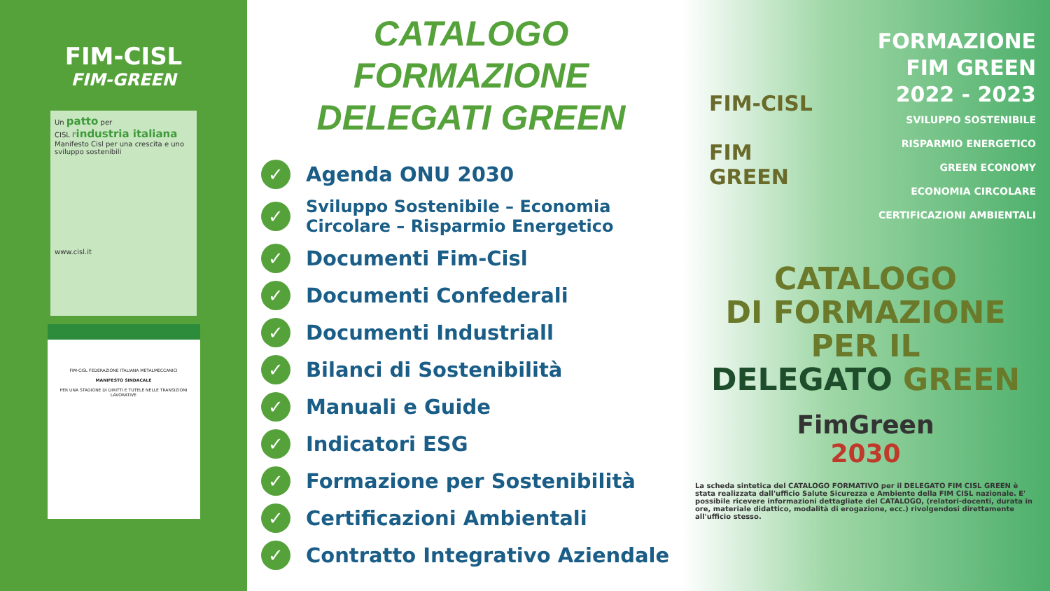FIM-CISL
FIM-GREEN
Un patto per
CISL l'industria italiana
Manifesto Cisl per una crescita e uno sviluppo sostenibili
www.cisl.it
FIM-CISL FEDERAZIONE ITALIANA METALMECCANICI
MANIFESTO SINDACALE
PER UNA STAGIONE DI DIRITTI E TUTELE NELLE TRANSIZIONI LAVORATIVE
CATALOGO
FORMAZIONE
DELEGATI GREEN
✓ Agenda ONU 2030
✓ Sviluppo Sostenibile – Economia Circolare – Risparmio Energetico
✓ Documenti Fim-Cisl
✓ Documenti Confederali
✓ Documenti Industriall
✓ Bilanci di Sostenibilità
✓ Manuali e Guide
✓ Indicatori ESG
✓ Formazione per Sostenibilità
✓ Certificazioni Ambientali
✓ Contratto Integrativo Aziendale
FORMAZIONE
FIM GREEN
2022 - 2023
SVILUPPO SOSTENIBILE
RISPARMIO ENERGETICO
GREEN ECONOMY
ECONOMIA CIRCOLARE
CERTIFICAZIONI AMBIENTALI
FIM-CISL
FIM
GREEN
CATALOGO
DI FORMAZIONE
PER IL
DELEGATO GREEN
FimGreen
2030
La scheda sintetica del CATALOGO FORMATIVO per il DELEGATO FIM CISL GREEN è stata realizzata dall'ufficio Salute Sicurezza e Ambiente della FIM CISL nazionale. E' possibile ricevere informazioni dettagliate del CATALOGO, (relatori-docenti, durata in ore, materiale didattico, modalità di erogazione, ecc.) rivolgendosi direttamente all'ufficio stesso.